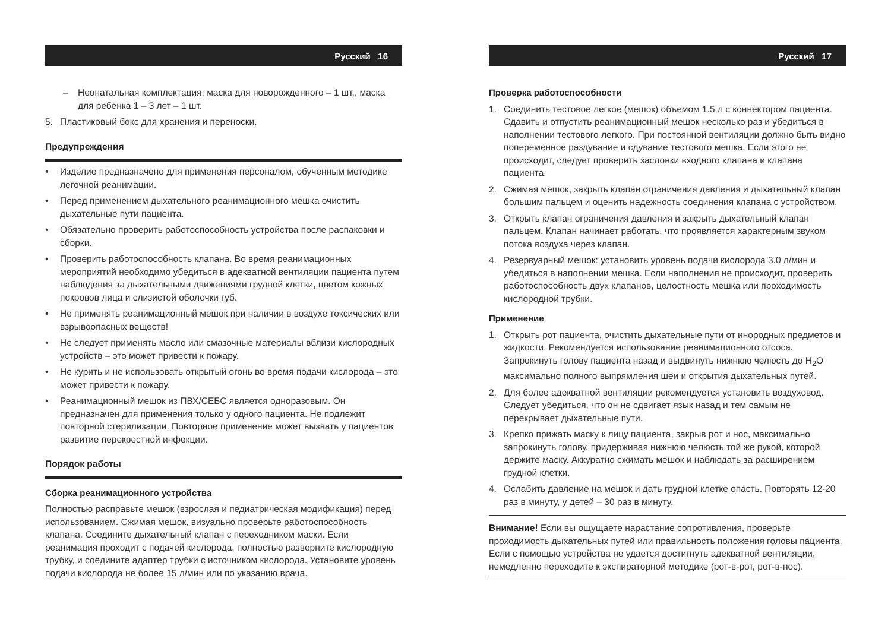Русский 16
– Неонатальная комплектация: маска для новорожденного – 1 шт., маска для ребенка 1 – 3 лет – 1 шт.
5. Пластиковый бокс для хранения и переноски.
Предупреждения
• Изделие предназначено для применения персоналом, обученным методике легочной реанимации.
• Перед применением дыхательного реанимационного мешка очистить дыхательные пути пациента.
• Обязательно проверить работоспособность устройства после распаковки и сборки.
• Проверить работоспособность клапана. Во время реанимационных мероприятий необходимо убедиться в адекватной вентиляции пациента путем наблюдения за дыхательными движениями грудной клетки, цветом кожных покровов лица и слизистой оболочки губ.
• Не применять реанимационный мешок при наличии в воздухе токсических или взрывоопасных веществ!
• Не следует применять масло или смазочные материалы вблизи кислородных устройств – это может привести к пожару.
• Не курить и не использовать открытый огонь во время подачи кислорода – это может привести к пожару.
• Реанимационный мешок из ПВХ/СЕБС является одноразовым. Он предназначен для применения только у одного пациента. Не подлежит повторной стерилизации. Повторное применение может вызвать у пациентов развитие перекрестной инфекции.
Порядок работы
Сборка реанимационного устройства
Полностью расправьте мешок (взрослая и педиатрическая модификация) перед использованием. Сжимая мешок, визуально проверьте работоспособность клапана. Соедините дыхательный клапан с переходником маски. Если реанимация проходит с подачей кислорода, полностью разверните кислородную трубку, и соедините адаптер трубки с источником кислорода. Установите уровень подачи кислорода не более 15 л/мин или по указанию врача.
Русский 17
Проверка работоспособности
1. Соединить тестовое легкое (мешок) объемом 1.5 л с коннектором пациента. Сдавить и отпустить реанимационный мешок несколько раз и убедиться в наполнении тестового легкого. При постоянной вентиляции должно быть видно попеременное раздувание и сдувание тестового мешка. Если этого не происходит, следует проверить заслонки входного клапана и клапана пациента.
2. Сжимая мешок, закрыть клапан ограничения давления и дыхательный клапан большим пальцем и оценить надежность соединения клапана с устройством.
3. Открыть клапан ограничения давления и закрыть дыхательный клапан пальцем. Клапан начинает работать, что проявляется характерным звуком потока воздуха через клапан.
4. Резервуарный мешок: установить уровень подачи кислорода 3.0 л/мин и убедиться в наполнении мешка. Если наполнения не происходит, проверить работоспособность двух клапанов, целостность мешка или проходимость кислородной трубки.
Применение
1. Открыть рот пациента, очистить дыхательные пути от инородных предметов и жидкости. Рекомендуется использование реанимационного отсоса. Запрокинуть голову пациента назад и выдвинуть нижнюю челюсть до H<sub>2</sub>O максимально полного выпрямления шеи и открытия дыхательных путей.
2. Для более адекватной вентиляции рекомендуется установить воздуховод. Следует убедиться, что он не сдвигает язык назад и тем самым не перекрывает дыхательные пути.
3. Крепко прижать маску к лицу пациента, закрыв рот и нос, максимально запрокинуть голову, придерживая нижнюю челюсть той же рукой, которой держите маску. Аккуратно сжимать мешок и наблюдать за расширением грудной клетки.
4. Ослабить давление на мешок и дать грудной клетке опасть. Повторять 12-20 раз в минуту, у детей – 30 раз в минуту.
Внимание! Если вы ощущаете нарастание сопротивления, проверьте проходимость дыхательных путей или правильность положения головы пациента. Если с помощью устройства не удается достигнуть адекватной вентиляции, немедленно переходите к экспираторной методике (рот-в-рот, рот-в-нос).